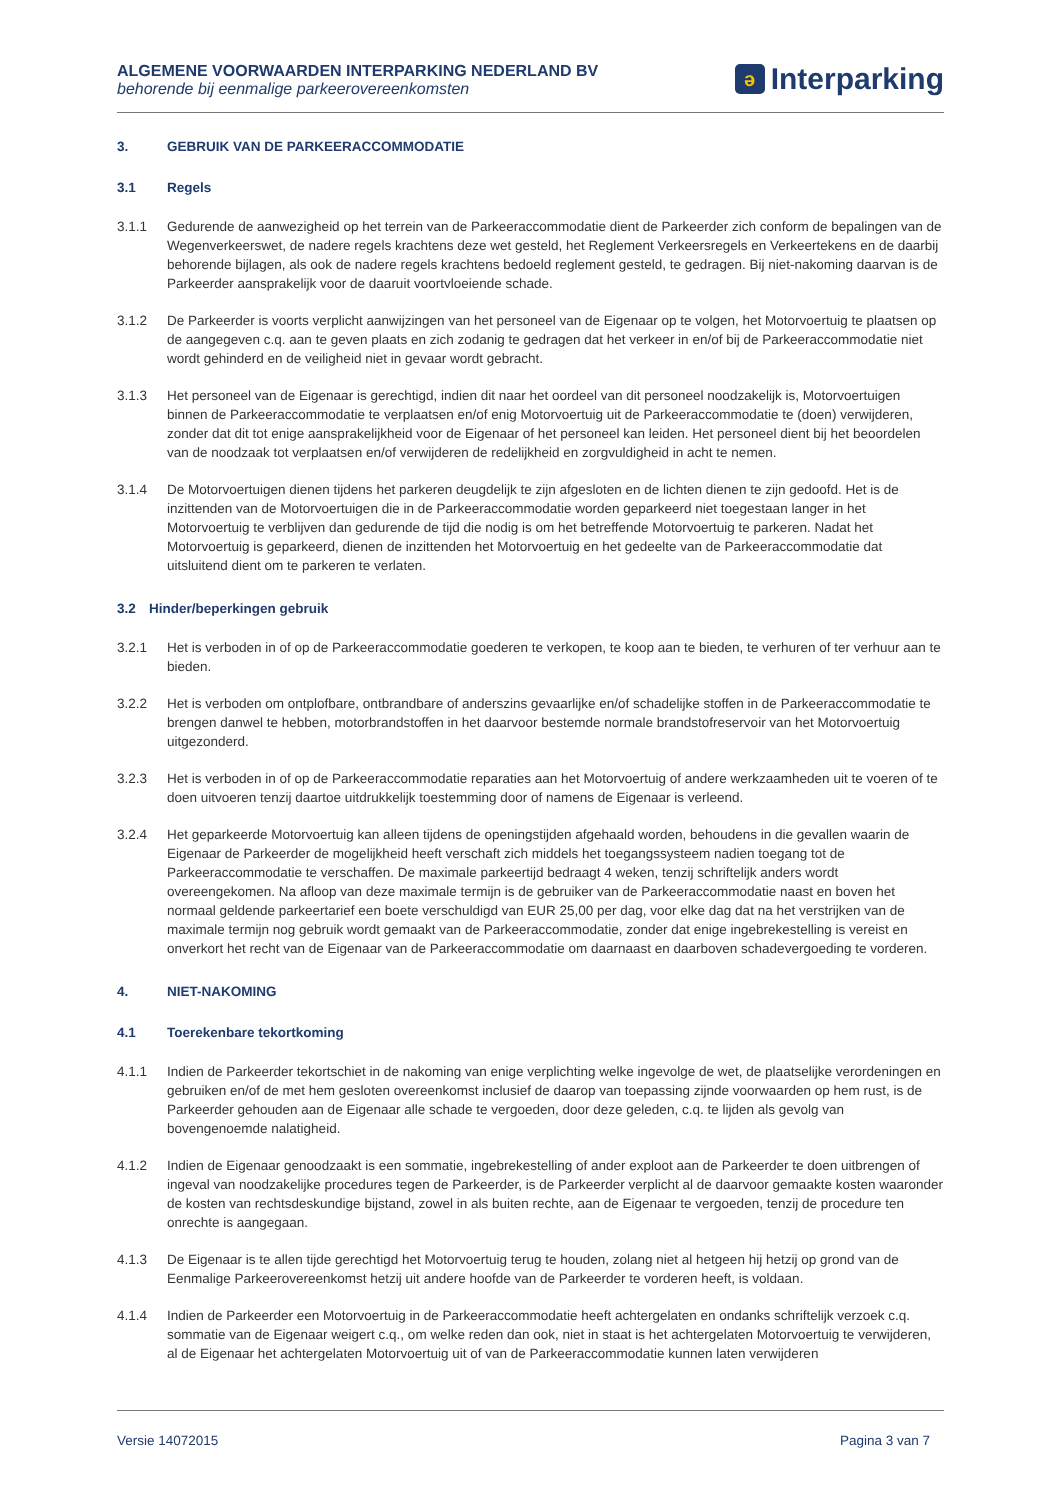ALGEMENE VOORWAARDEN INTERPARKING NEDERLAND BV
behorende bij eenmalige parkeerovereenkomsten
ə Interparking
3. GEBRUIK VAN DE PARKEERACCOMMODATIE
3.1 Regels
3.1.1 Gedurende de aanwezigheid op het terrein van de Parkeeraccommodatie dient de Parkeerder zich conform de bepalingen van de Wegenverkeerswet, de nadere regels krachtens deze wet gesteld, het Reglement Verkeersregels en Verkeertekens en de daarbij behorende bijlagen, als ook de nadere regels krachtens bedoeld reglement gesteld, te gedragen. Bij niet-nakoming daarvan is de Parkeerder aansprakelijk voor de daaruit voortvloeiende schade.
3.1.2 De Parkeerder is voorts verplicht aanwijzingen van het personeel van de Eigenaar op te volgen, het Motorvoertuig te plaatsen op de aangegeven c.q. aan te geven plaats en zich zodanig te gedragen dat het verkeer in en/of bij de Parkeeraccommodatie niet wordt gehinderd en de veiligheid niet in gevaar wordt gebracht.
3.1.3 Het personeel van de Eigenaar is gerechtigd, indien dit naar het oordeel van dit personeel noodzakelijk is, Motorvoertuigen binnen de Parkeeraccommodatie te verplaatsen en/of enig Motorvoertuig uit de Parkeeraccommodatie te (doen) verwijderen, zonder dat dit tot enige aansprakelijkheid voor de Eigenaar of het personeel kan leiden. Het personeel dient bij het beoordelen van de noodzaak tot verplaatsen en/of verwijderen de redelijkheid en zorgvuldigheid in acht te nemen.
3.1.4 De Motorvoertuigen dienen tijdens het parkeren deugdelijk te zijn afgesloten en de lichten dienen te zijn gedoofd. Het is de inzittenden van de Motorvoertuigen die in de Parkeeraccommodatie worden geparkeerd niet toegestaan langer in het Motorvoertuig te verblijven dan gedurende de tijd die nodig is om het betreffende Motorvoertuig te parkeren. Nadat het Motorvoertuig is geparkeerd, dienen de inzittenden het Motorvoertuig en het gedeelte van de Parkeeraccommodatie dat uitsluitend dient om te parkeren te verlaten.
3.2 Hinder/beperkingen gebruik
3.2.1 Het is verboden in of op de Parkeeraccommodatie goederen te verkopen, te koop aan te bieden, te verhuren of ter verhuur aan te bieden.
3.2.2 Het is verboden om ontplofbare, ontbrandbare of anderszins gevaarlijke en/of schadelijke stoffen in de Parkeeraccommodatie te brengen danwel te hebben, motorbrandstoffen in het daarvoor bestemde normale brandstofreservoir van het Motorvoertuig uitgezonderd.
3.2.3 Het is verboden in of op de Parkeeraccommodatie reparaties aan het Motorvoertuig of andere werkzaamheden uit te voeren of te doen uitvoeren tenzij daartoe uitdrukkelijk toestemming door of namens de Eigenaar is verleend.
3.2.4 Het geparkeerde Motorvoertuig kan alleen tijdens de openingstijden afgehaald worden, behoudens in die gevallen waarin de Eigenaar de Parkeerder de mogelijkheid heeft verschaft zich middels het toegangssysteem nadien toegang tot de Parkeeraccommodatie te verschaffen. De maximale parkeertijd bedraagt 4 weken, tenzij schriftelijk anders wordt overeengekomen. Na afloop van deze maximale termijn is de gebruiker van de Parkeeraccommodatie naast en boven het normaal geldende parkeertarief een boete verschuldigd van EUR 25,00 per dag, voor elke dag dat na het verstrijken van de maximale termijn nog gebruik wordt gemaakt van de Parkeeraccommodatie, zonder dat enige ingebrekestelling is vereist en onverkort het recht van de Eigenaar van de Parkeeraccommodatie om daarnaast en daarboven schadevergoeding te vorderen.
4. NIET-NAKOMING
4.1 Toerekenbare tekortkoming
4.1.1 Indien de Parkeerder tekortschiet in de nakoming van enige verplichting welke ingevolge de wet, de plaatselijke verordeningen en gebruiken en/of de met hem gesloten overeenkomst inclusief de daarop van toepassing zijnde voorwaarden op hem rust, is de Parkeerder gehouden aan de Eigenaar alle schade te vergoeden, door deze geleden, c.q. te lijden als gevolg van bovengenoemde nalatigheid.
4.1.2 Indien de Eigenaar genoodzaakt is een sommatie, ingebrekestelling of ander exploot aan de Parkeerder te doen uitbrengen of ingeval van noodzakelijke procedures tegen de Parkeerder, is de Parkeerder verplicht al de daarvoor gemaakte kosten waaronder de kosten van rechtsdeskundige bijstand, zowel in als buiten rechte, aan de Eigenaar te vergoeden, tenzij de procedure ten onrechte is aangegaan.
4.1.3 De Eigenaar is te allen tijde gerechtigd het Motorvoertuig terug te houden, zolang niet al hetgeen hij hetzij op grond van de Eenmalige Parkeerovereenkomst hetzij uit andere hoofde van de Parkeerder te vorderen heeft, is voldaan.
4.1.4 Indien de Parkeerder een Motorvoertuig in de Parkeeraccommodatie heeft achtergelaten en ondanks schriftelijk verzoek c.q. sommatie van de Eigenaar weigert c.q., om welke reden dan ook, niet in staat is het achtergelaten Motorvoertuig te verwijderen, al de Eigenaar het achtergelaten Motorvoertuig uit of van de Parkeeraccommodatie kunnen laten verwijderen
Versie 14072015 Pagina 3 van 7